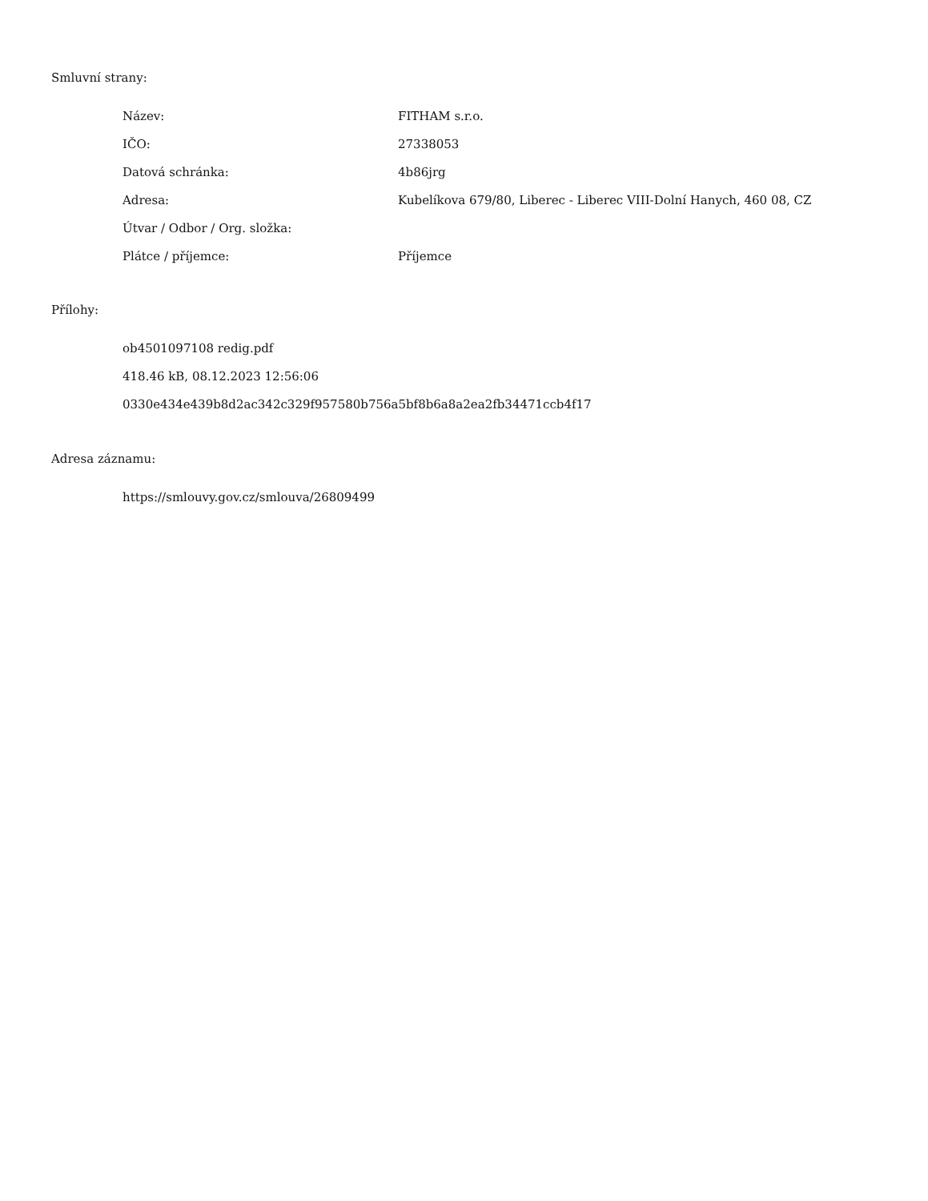Smluvní strany:
| Název: | FITHAM s.r.o. |
| IČO: | 27338053 |
| Datová schránka: | 4b86jrg |
| Adresa: | Kubelíkova 679/80, Liberec - Liberec VIII-Dolní Hanych, 460 08, CZ |
| Útvar / Odbor / Org. složka: | |
| Plátce / příjemce: | Příjemce |
Přílohy:
ob4501097108 redig.pdf
418.46 kB, 08.12.2023 12:56:06
0330e434e439b8d2ac342c329f957580b756a5bf8b6a8a2ea2fb34471ccb4f17
Adresa záznamu:
https://smlouvy.gov.cz/smlouva/26809499